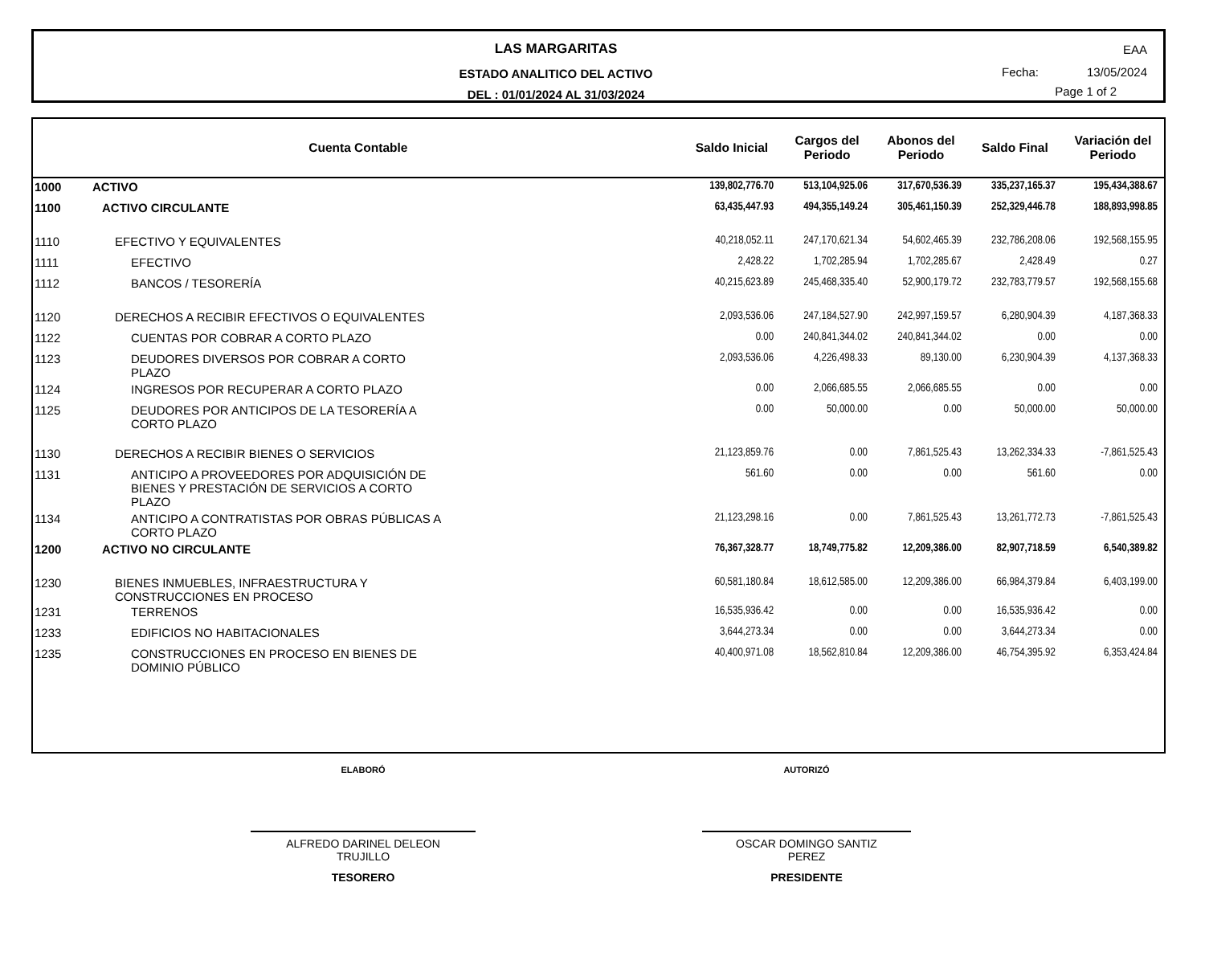LAS MARGARITAS
ESTADO ANALITICO DEL ACTIVO
DEL : 01/01/2024 AL 31/03/2024
EAA
Fecha: 13/05/2024
Page 1 of 2
| Cuenta Contable | | Saldo Inicial | Cargos del Periodo | Abonos del Periodo | Saldo Final | Variación del Periodo |
| --- | --- | --- | --- | --- | --- | --- |
| 1000 | ACTIVO | 139,802,776.70 | 513,104,925.06 | 317,670,536.39 | 335,237,165.37 | 195,434,388.67 |
| 1100 | ACTIVO CIRCULANTE | 63,435,447.93 | 494,355,149.24 | 305,461,150.39 | 252,329,446.78 | 188,893,998.85 |
| 1110 | EFECTIVO Y EQUIVALENTES | 40,218,052.11 | 247,170,621.34 | 54,602,465.39 | 232,786,208.06 | 192,568,155.95 |
| 1111 | EFECTIVO | 2,428.22 | 1,702,285.94 | 1,702,285.67 | 2,428.49 | 0.27 |
| 1112 | BANCOS / TESORERÍA | 40,215,623.89 | 245,468,335.40 | 52,900,179.72 | 232,783,779.57 | 192,568,155.68 |
| 1120 | DERECHOS A RECIBIR EFECTIVOS O EQUIVALENTES | 2,093,536.06 | 247,184,527.90 | 242,997,159.57 | 6,280,904.39 | 4,187,368.33 |
| 1122 | CUENTAS POR COBRAR A CORTO PLAZO | 0.00 | 240,841,344.02 | 240,841,344.02 | 0.00 | 0.00 |
| 1123 | DEUDORES DIVERSOS POR COBRAR A CORTO PLAZO | 2,093,536.06 | 4,226,498.33 | 89,130.00 | 6,230,904.39 | 4,137,368.33 |
| 1124 | INGRESOS POR RECUPERAR A CORTO PLAZO | 0.00 | 2,066,685.55 | 2,066,685.55 | 0.00 | 0.00 |
| 1125 | DEUDORES POR ANTICIPOS DE LA TESORERÍA A CORTO PLAZO | 0.00 | 50,000.00 | 0.00 | 50,000.00 | 50,000.00 |
| 1130 | DERECHOS A RECIBIR BIENES O SERVICIOS | 21,123,859.76 | 0.00 | 7,861,525.43 | 13,262,334.33 | -7,861,525.43 |
| 1131 | ANTICIPO A PROVEEDORES POR ADQUISICIÓN DE BIENES Y PRESTACIÓN DE SERVICIOS A CORTO PLAZO | 561.60 | 0.00 | 0.00 | 561.60 | 0.00 |
| 1134 | ANTICIPO A CONTRATISTAS POR OBRAS PÚBLICAS A CORTO PLAZO | 21,123,298.16 | 0.00 | 7,861,525.43 | 13,261,772.73 | -7,861,525.43 |
| 1200 | ACTIVO NO CIRCULANTE | 76,367,328.77 | 18,749,775.82 | 12,209,386.00 | 82,907,718.59 | 6,540,389.82 |
| 1230 | BIENES INMUEBLES, INFRAESTRUCTURA Y CONSTRUCCIONES EN PROCESO | 60,581,180.84 | 18,612,585.00 | 12,209,386.00 | 66,984,379.84 | 6,403,199.00 |
| 1231 | TERRENOS | 16,535,936.42 | 0.00 | 0.00 | 16,535,936.42 | 0.00 |
| 1233 | EDIFICIOS NO HABITACIONALES | 3,644,273.34 | 0.00 | 0.00 | 3,644,273.34 | 0.00 |
| 1235 | CONSTRUCCIONES EN PROCESO EN BIENES DE DOMINIO PÚBLICO | 40,400,971.08 | 18,562,810.84 | 12,209,386.00 | 46,754,395.92 | 6,353,424.84 |
ELABORÓ
ALFREDO DARINEL DELEON
TRUJILLO
TESORERO
AUTORIZÓ
OSCAR DOMINGO SANTIZ
PEREZ
PRESIDENTE